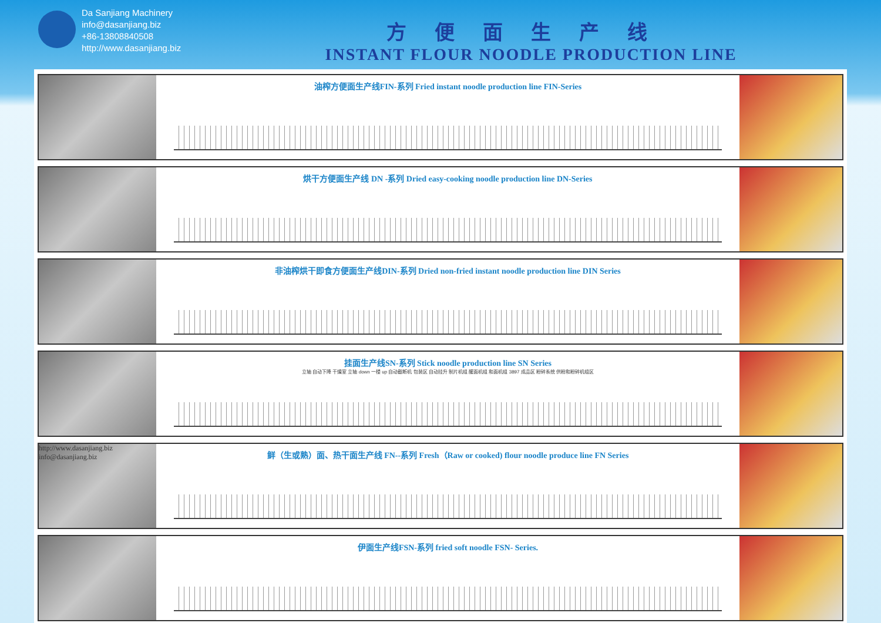Da Sanjiang Machinery
info@dasanjiang.biz
+86-13808840508
http://www.dasanjiang.biz
方便面生产线
INSTANT FLOUR NOODLE PRODUCTION LINE
油榨方便面生产线FIN-系列 Fried instant noodle production line FIN-Series
烘干方便面生产线 DN -系列 Dried easy-cooking noodle production line DN-Series
非油榨烘干即食方便面生产线DIN-系列 Dried non-fried instant noodle production line DIN Series
挂面生产线SN-系列 Stick noodle production line SN Series
立轴 自动下降 干燥室 立轴 down 一楼 up 自动截断机 包装区 自动挂升 制片机组 醒面机组 和面机组 3897 成品区 粉碎系统 供粉和粉碎机组区
http://www.dasanjiang.biz
info@dasanjiang.biz
鲜（生或熟）面、热干面生产线 FN--系列 Fresh（Raw or cooked) flour noodle produce line FN Series
伊面生产线FSN-系列 fried soft noodle FSN- Series.